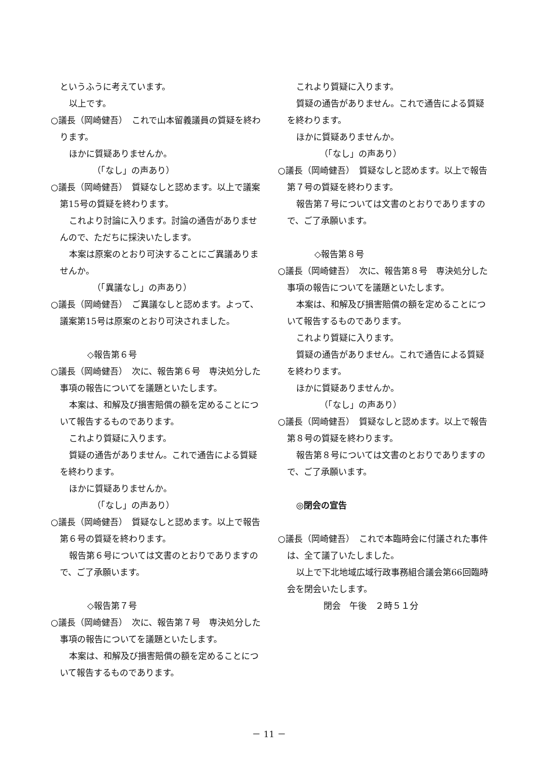というふうに考えています。
以上です。
○議長（岡崎健吾）　これで山本留義議員の質疑を終わります。
ほかに質疑ありませんか。
（「なし」の声あり）
○議長（岡崎健吾）　質疑なしと認めます。以上で議案第15号の質疑を終わります。
これより討論に入ります。討論の通告がありませんので、ただちに採決いたします。
本案は原案のとおり可決することにご異議ありませんか。
（「異議なし」の声あり）
○議長（岡崎健吾）　ご異議なしと認めます。よって、議案第15号は原案のとおり可決されました。
◇報告第６号
○議長（岡崎健吾）　次に、報告第６号　専決処分した事項の報告についてを議題といたします。
本案は、和解及び損害賠償の額を定めることについて報告するものであります。
これより質疑に入ります。
質疑の通告がありません。これで通告による質疑を終わります。
ほかに質疑ありませんか。
（「なし」の声あり）
○議長（岡崎健吾）　質疑なしと認めます。以上で報告第６号の質疑を終わります。
報告第６号については文書のとおりでありますので、ご了承願います。
◇報告第７号
○議長（岡崎健吾）　次に、報告第７号　専決処分した事項の報告についてを議題といたします。
本案は、和解及び損害賠償の額を定めることについて報告するものであります。
これより質疑に入ります。
質疑の通告がありません。これで通告による質疑を終わります。
ほかに質疑ありませんか。
（「なし」の声あり）
○議長（岡崎健吾）　質疑なしと認めます。以上で報告第７号の質疑を終わります。
報告第７号については文書のとおりでありますので、ご了承願います。
◇報告第８号
○議長（岡崎健吾）　次に、報告第８号　専決処分した事項の報告についてを議題といたします。
本案は、和解及び損害賠償の額を定めることについて報告するものであります。
これより質疑に入ります。
質疑の通告がありません。これで通告による質疑を終わります。
ほかに質疑ありませんか。
（「なし」の声あり）
○議長（岡崎健吾）　質疑なしと認めます。以上で報告第８号の質疑を終わります。
報告第８号については文書のとおりでありますので、ご了承願います。
◎閉会の宣告
○議長（岡崎健吾）　これで本臨時会に付議された事件は、全て議了いたしました。
以上で下北地域広域行政事務組合議会第66回臨時会を閉会いたします。
閉会　午後　２時５１分
－ 11 －